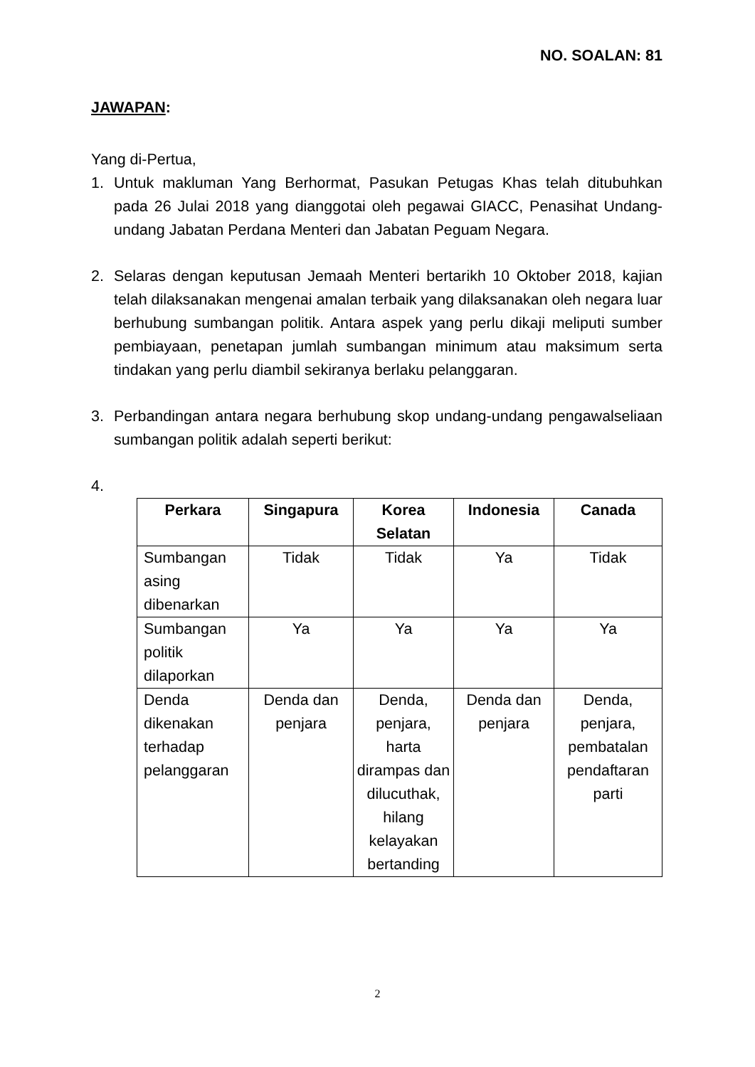NO. SOALAN: 81
JAWAPAN:
Yang di-Pertua,
1. Untuk makluman Yang Berhormat, Pasukan Petugas Khas telah ditubuhkan pada 26 Julai 2018 yang dianggotai oleh pegawai GIACC, Penasihat Undang-undang Jabatan Perdana Menteri dan Jabatan Peguam Negara.
2. Selaras dengan keputusan Jemaah Menteri bertarikh 10 Oktober 2018, kajian telah dilaksanakan mengenai amalan terbaik yang dilaksanakan oleh negara luar berhubung sumbangan politik. Antara aspek yang perlu dikaji meliputi sumber pembiayaan, penetapan jumlah sumbangan minimum atau maksimum serta tindakan yang perlu diambil sekiranya berlaku pelanggaran.
3. Perbandingan antara negara berhubung skop undang-undang pengawalseliaan sumbangan politik adalah seperti berikut:
4.
| Perkara | Singapura | Korea Selatan | Indonesia | Canada |
| --- | --- | --- | --- | --- |
| Sumbangan asing dibenarkan | Tidak | Tidak | Ya | Tidak |
| Sumbangan politik dilaporkan | Ya | Ya | Ya | Ya |
| Denda dikenakan terhadap pelanggaran | Denda dan penjara | Denda, penjara, harta dirampas dan dilucuthak, hilang kelayakan bertanding | Denda dan penjara | Denda, penjara, pembatalan pendaftaran parti |
2